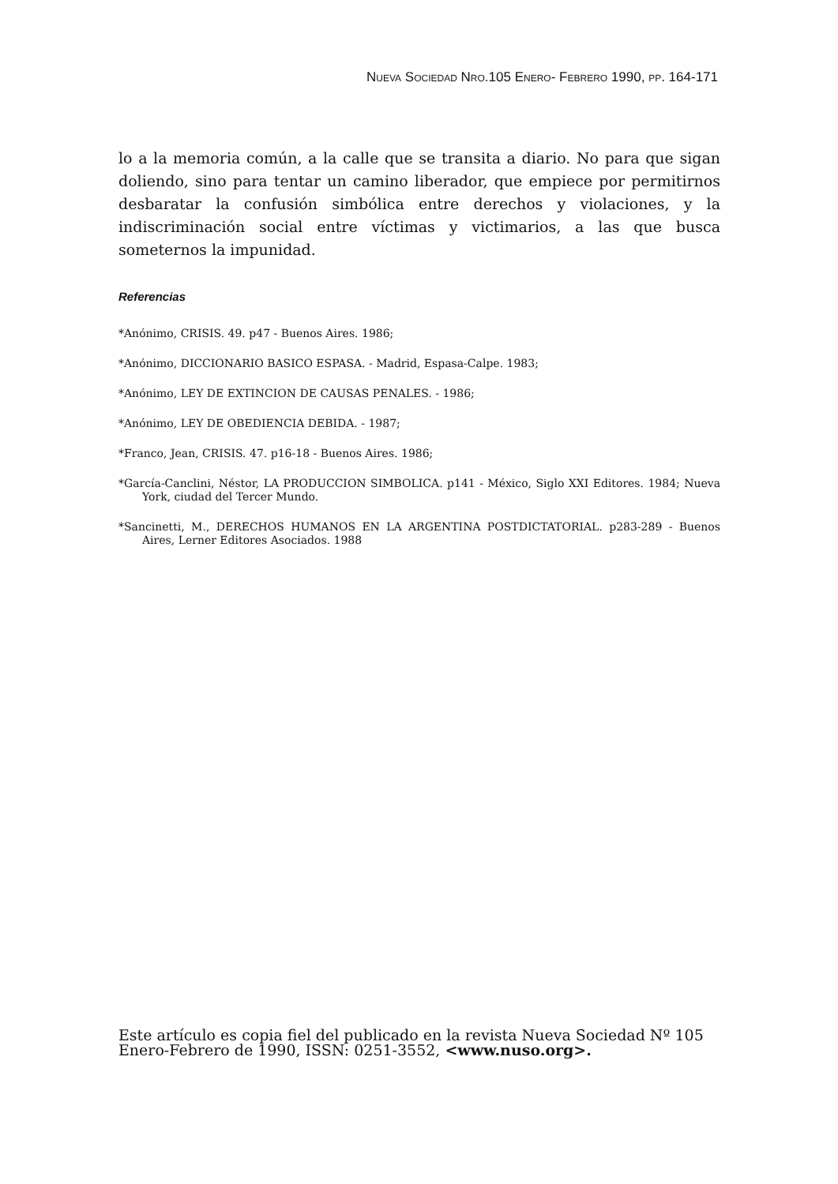NUEVA SOCIEDAD NRO.105 ENERO- FEBRERO 1990, PP. 164-171
lo a la memoria común, a la calle que se transita a diario. No para que sigan dolien­do, sino para tentar un camino liberador, que empiece por permitirnos desbaratar la confusión simbólica entre derechos y violaciones, y la indiscriminación social en­tre víctimas y victimarios, a las que busca someternos la impunidad.
Referencias
*Anónimo, CRISIS. 49. p47 - Buenos Aires. 1986;
*Anónimo, DICCIONARIO BASICO ESPASA. - Madrid, Espasa-Calpe. 1983;
*Anónimo, LEY DE EXTINCION DE CAUSAS PENALES. - 1986;
*Anónimo, LEY DE OBEDIENCIA DEBIDA. - 1987;
*Franco, Jean, CRISIS. 47. p16-18 - Buenos Aires. 1986;
*García-Canclini, Néstor, LA PRODUCCION SIMBOLICA. p141 - México, Siglo XXI Editores. 1984; Nueva York, ciudad del Tercer Mundo.
*Sancinetti, M., DERECHOS HUMANOS EN LA ARGENTINA POSTDICTATORIAL. p283-289 - Buenos Aires, Lerner Editores Asociados. 1988
Este artículo es copia fiel del publicado en la revista Nueva Sociedad Nº 105 Enero-Febrero de 1990, ISSN: 0251-3552, <www.nuso.org>.